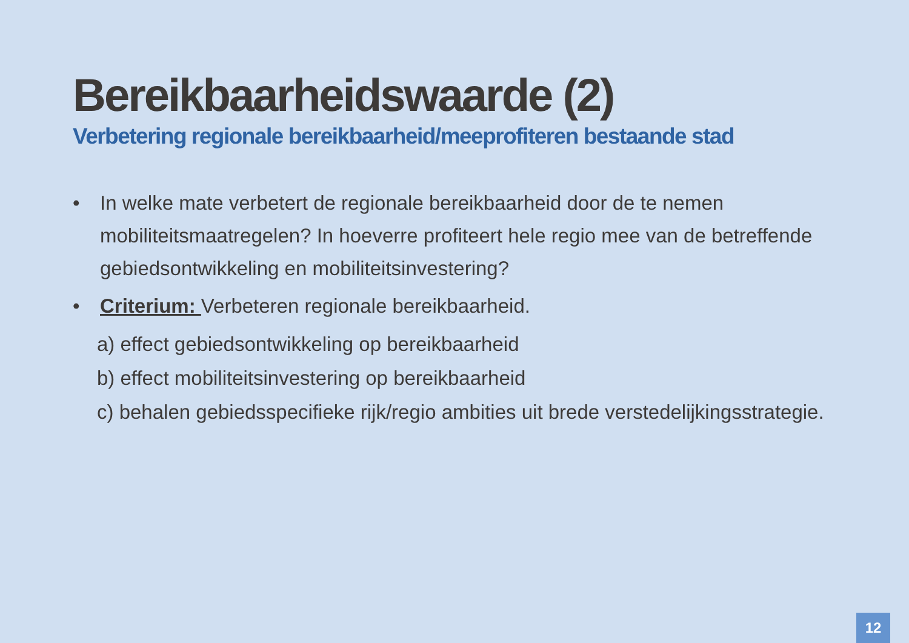Bereikbaarheidswaarde (2)
Verbetering regionale bereikbaarheid/meeprofiteren bestaande stad
• In welke mate verbetert de regionale bereikbaarheid door de te nemen mobiliteitsmaatregelen? In hoeverre profiteert hele regio mee van de betreffende gebiedsontwikkeling en mobiliteitsinvestering?
• Criterium: Verbeteren regionale bereikbaarheid.
a) effect gebiedsontwikkeling op bereikbaarheid
b) effect mobiliteitsinvestering op bereikbaarheid
c) behalen gebiedsspecifieke rijk/regio ambities uit brede verstedelijkingsstrategie.
12